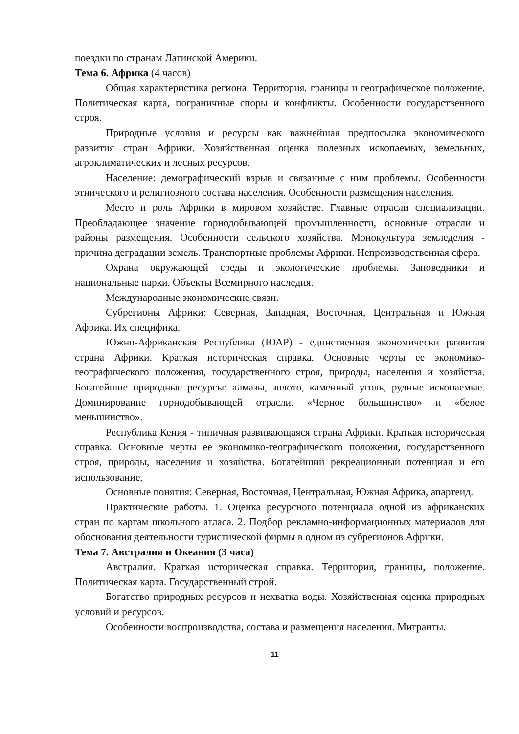поездки по странам Латинской Америки.
Тема 6. Африка (4 часов)
Общая характеристика региона. Территория, границы и географическое положение. Политическая карта, пограничные споры и конфликты. Особенности государственного строя.
Природные условия и ресурсы как важнейшая предпосылка экономического развития стран Африки. Хозяйственная оценка полезных ископаемых, земельных, агроклиматических и лесных ресурсов.
Население: демографический взрыв и связанные с ним проблемы. Особенности этнического и религиозного состава населения. Особенности размещения населения.
Место и роль Африки в мировом хозяйстве. Главные отрасли специализации. Преобладающее значение горнодобывающей промышленности, основные отрасли и районы размещения. Особенности сельского хозяйства. Монокультура земледелия - причина деградации земель. Транспортные проблемы Африки. Непроизводственная сфера.
Охрана окружающей среды и экологические проблемы. Заповедники и национальные парки. Объекты Всемирного наследия.
Международные экономические связи.
Субрегионы Африки: Северная, Западная, Восточная, Центральная и Южная Африка. Их специфика.
Южно-Африканская Республика (ЮАР) - единственная экономически развитая страна Африки. Краткая историческая справка. Основные черты ее экономико-географического положения, государственного строя, природы, населения и хозяйства. Богатейшие природные ресурсы: алмазы, золото, каменный уголь, рудные ископаемые. Доминирование горнодобывающей отрасли. «Черное большинство» и «белое меньшинство».
Республика Кения - типичная развивающаяся страна Африки. Краткая историческая справка. Основные черты ее экономико-географического положения, государственного строя, природы, населения и хозяйства. Богатейший рекреационный потенциал и его использование.
Основные понятия: Северная, Восточная, Центральная, Южная Африка, апартеид.
Практические работы. 1. Оценка ресурсного потенциала одной из африканских стран по картам школьного атласа. 2. Подбор рекламно-информационных материалов для обоснования деятельности туристической фирмы в одном из субрегионов Африки.
Тема 7. Австралия и Океания (3 часа)
Австралия. Краткая историческая справка. Территория, границы, положение. Политическая карта. Государственный строй.
Богатство природных ресурсов и нехватка воды. Хозяйственная оценка природных условий и ресурсов.
Особенности воспроизводства, состава и размещения населения. Мигранты.
11